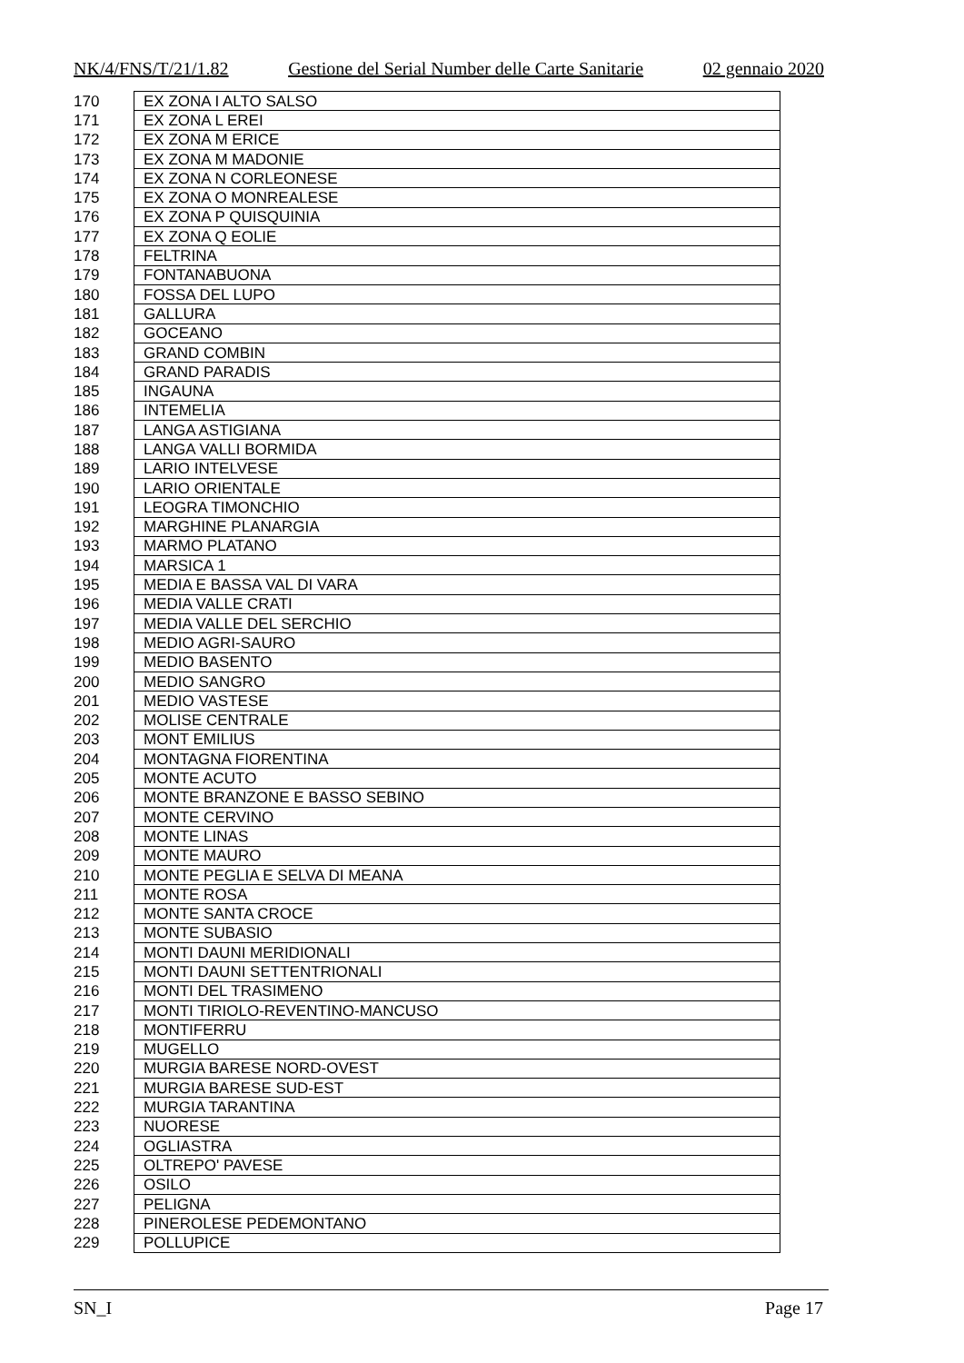NK/4/FNS/T/21/1.82 Gestione del Serial Number delle Carte Sanitarie 02 gennaio 2020
| 170 | EX ZONA I ALTO SALSO |
| 171 | EX ZONA L EREI |
| 172 | EX ZONA M ERICE |
| 173 | EX ZONA M MADONIE |
| 174 | EX ZONA N CORLEONESE |
| 175 | EX ZONA O MONREALESE |
| 176 | EX ZONA P QUISQUINIA |
| 177 | EX ZONA Q EOLIE |
| 178 | FELTRINA |
| 179 | FONTANABUONA |
| 180 | FOSSA DEL LUPO |
| 181 | GALLURA |
| 182 | GOCEANO |
| 183 | GRAND COMBIN |
| 184 | GRAND PARADIS |
| 185 | INGAUNA |
| 186 | INTEMELIA |
| 187 | LANGA ASTIGIANA |
| 188 | LANGA VALLI BORMIDA |
| 189 | LARIO INTELVESE |
| 190 | LARIO ORIENTALE |
| 191 | LEOGRA TIMONCHIO |
| 192 | MARGHINE PLANARGIA |
| 193 | MARMO PLATANO |
| 194 | MARSICA 1 |
| 195 | MEDIA E BASSA VAL DI VARA |
| 196 | MEDIA VALLE CRATI |
| 197 | MEDIA VALLE DEL SERCHIO |
| 198 | MEDIO AGRI-SAURO |
| 199 | MEDIO BASENTO |
| 200 | MEDIO SANGRO |
| 201 | MEDIO VASTESE |
| 202 | MOLISE CENTRALE |
| 203 | MONT EMILIUS |
| 204 | MONTAGNA FIORENTINA |
| 205 | MONTE ACUTO |
| 206 | MONTE BRANZONE E BASSO SEBINO |
| 207 | MONTE CERVINO |
| 208 | MONTE LINAS |
| 209 | MONTE MAURO |
| 210 | MONTE PEGLIA E SELVA DI MEANA |
| 211 | MONTE ROSA |
| 212 | MONTE SANTA CROCE |
| 213 | MONTE SUBASIO |
| 214 | MONTI DAUNI MERIDIONALI |
| 215 | MONTI DAUNI SETTENTRIONALI |
| 216 | MONTI DEL TRASIMENO |
| 217 | MONTI TIRIOLO-REVENTINO-MANCUSO |
| 218 | MONTIFERRU |
| 219 | MUGELLO |
| 220 | MURGIA BARESE NORD-OVEST |
| 221 | MURGIA BARESE SUD-EST |
| 222 | MURGIA TARANTINA |
| 223 | NUORESE |
| 224 | OGLIASTRA |
| 225 | OLTREPO' PAVESE |
| 226 | OSILO |
| 227 | PELIGNA |
| 228 | PINEROLESE PEDEMONTANO |
| 229 | POLLUPICE |
SN_I Page 17